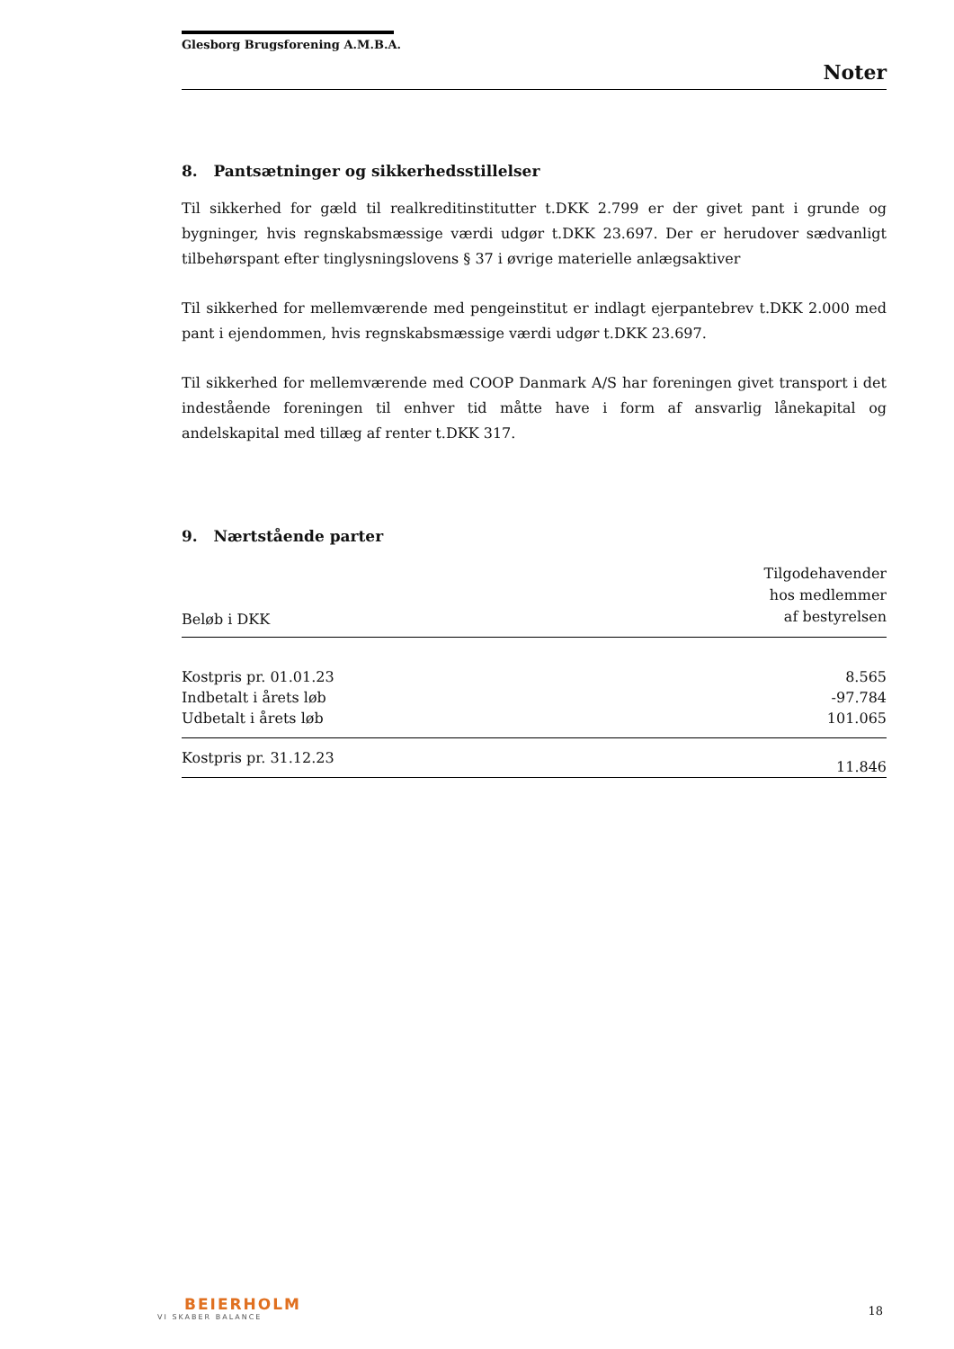Glesborg Brugsforening A.M.B.A.
Noter
8. Pantsætninger og sikkerhedsstillelser
Til sikkerhed for gæld til realkreditinstitutter t.DKK 2.799 er der givet pant i grunde og bygninger, hvis regnskabsmæssige værdi udgør t.DKK 23.697. Der er herudover sædvanligt tilbehørspant efter tinglysningslovens § 37 i øvrige materielle anlægsaktiver
Til sikkerhed for mellemværende med pengeinstitut er indlagt ejerpantebrev t.DKK 2.000 med pant i ejendommen, hvis regnskabsmæssige værdi udgør t.DKK 23.697.
Til sikkerhed for mellemværende med COOP Danmark A/S har foreningen givet transport i det indestående foreningen til enhver tid måtte have i form af ansvarlig lånekapital og andelskapital med tillæg af renter t.DKK 317.
9. Nærtstående parter
| Beløb i DKK | Tilgodehavender hos medlemmer af bestyrelsen |
| --- | --- |
| Kostpris pr. 01.01.23 | 8.565 |
| Indbetalt i årets løb | -97.784 |
| Udbetalt i årets løb | 101.065 |
| Kostpris pr. 31.12.23 | 11.846 |
BEIERHOLM
VI SKABER BALANCE
18